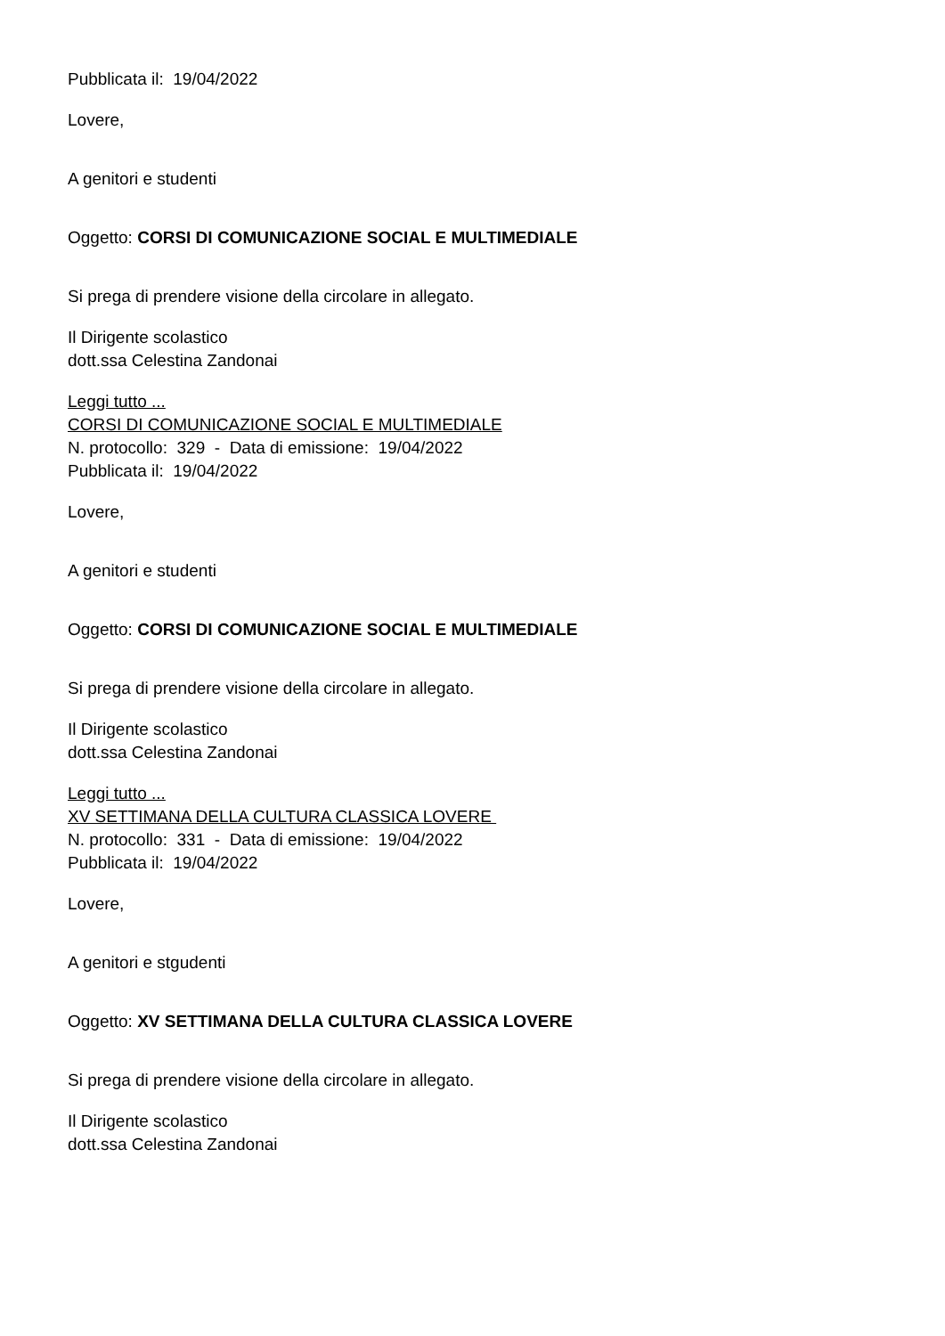Pubblicata il: 19/04/2022
Lovere,
A genitori e studenti
Oggetto: CORSI DI COMUNICAZIONE SOCIAL E MULTIMEDIALE
Si prega di prendere visione della circolare in allegato.
Il Dirigente scolastico
dott.ssa Celestina Zandonai
Leggi tutto ...
CORSI DI COMUNICAZIONE SOCIAL E MULTIMEDIALE
N. protocollo: 329 - Data di emissione: 19/04/2022
Pubblicata il: 19/04/2022
Lovere,
A genitori e studenti
Oggetto: CORSI DI COMUNICAZIONE SOCIAL E MULTIMEDIALE
Si prega di prendere visione della circolare in allegato.
Il Dirigente scolastico
dott.ssa Celestina Zandonai
Leggi tutto ...
XV SETTIMANA DELLA CULTURA CLASSICA LOVERE
N. protocollo: 331 - Data di emissione: 19/04/2022
Pubblicata il: 19/04/2022
Lovere,
A genitori e stgudenti
Oggetto: XV SETTIMANA DELLA CULTURA CLASSICA LOVERE
Si prega di prendere visione della circolare in allegato.
Il Dirigente scolastico
dott.ssa Celestina Zandonai